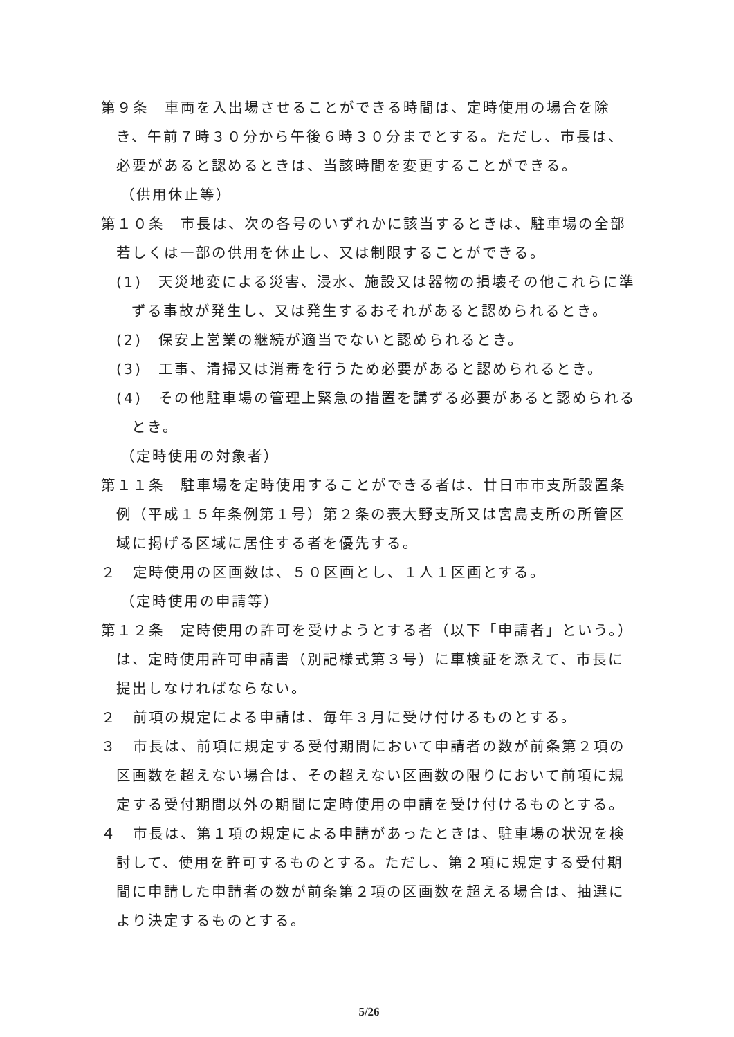第９条　車両を入出場させることができる時間は、定時使用の場合を除き、午前７時３０分から午後６時３０分までとする。ただし、市長は、必要があると認めるときは、当該時間を変更することができる。
（供用休止等）
第１０条　市長は、次の各号のいずれかに該当するときは、駐車場の全部若しくは一部の供用を休止し、又は制限することができる。
(1)　天災地変による災害、浸水、施設又は器物の損壊その他これらに準ずる事故が発生し、又は発生するおそれがあると認められるとき。
(2)　保安上営業の継続が適当でないと認められるとき。
(3)　工事、清掃又は消毒を行うため必要があると認められるとき。
(4)　その他駐車場の管理上緊急の措置を講ずる必要があると認められるとき。
（定時使用の対象者）
第１１条　駐車場を定時使用することができる者は、廿日市市支所設置条例（平成１５年条例第１号）第２条の表大野支所又は宮島支所の所管区域に掲げる区域に居住する者を優先する。
２　定時使用の区画数は、５０区画とし、１人１区画とする。
（定時使用の申請等）
第１２条　定時使用の許可を受けようとする者（以下「申請者」という。）は、定時使用許可申請書（別記様式第３号）に車検証を添えて、市長に提出しなければならない。
２　前項の規定による申請は、毎年３月に受け付けるものとする。
３　市長は、前項に規定する受付期間において申請者の数が前条第２項の区画数を超えない場合は、その超えない区画数の限りにおいて前項に規定する受付期間以外の期間に定時使用の申請を受け付けるものとする。
４　市長は、第１項の規定による申請があったときは、駐車場の状況を検討して、使用を許可するものとする。ただし、第２項に規定する受付期間に申請した申請者の数が前条第２項の区画数を超える場合は、抽選により決定するものとする。
5/26